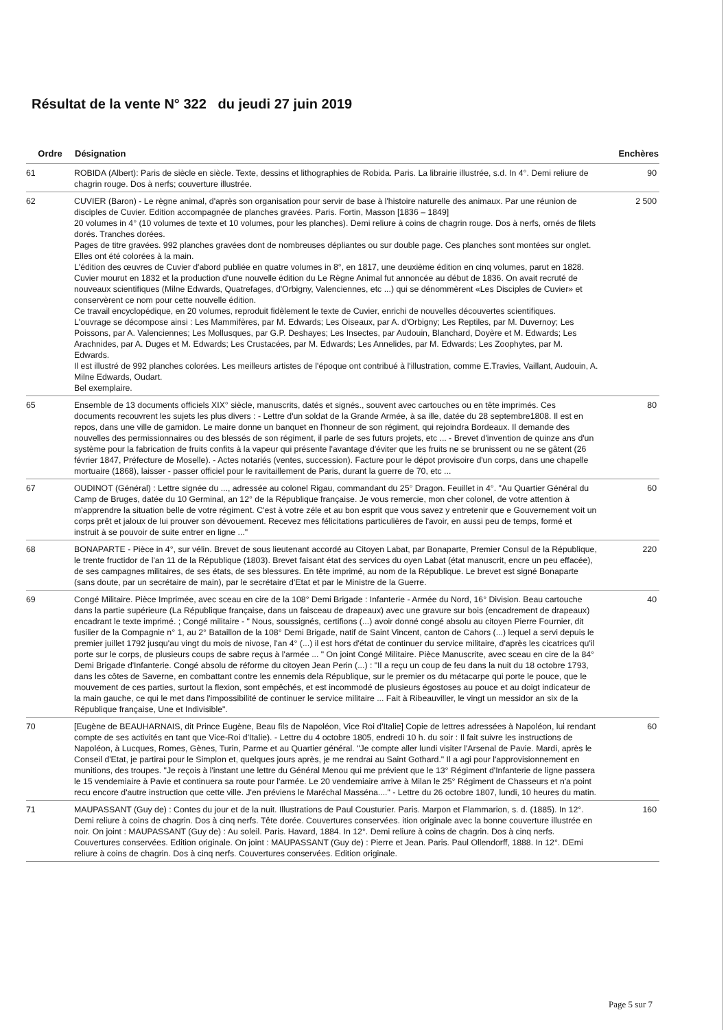Résultat de la vente N° 322 du jeudi 27 juin 2019
| Ordre | Désignation | Enchères |
| --- | --- | --- |
| 61 | ROBIDA (Albert): Paris de siècle en siècle. Texte, dessins et lithographies de Robida. Paris. La librairie illustrée, s.d. In 4°. Demi reliure de chagrin rouge. Dos à nerfs; couverture illustrée. | 90 |
| 62 | CUVIER (Baron) - Le règne animal, d'après son organisation pour servir de base à l'histoire naturelle des animaux. Par une réunion de disciples de Cuvier. Edition accompagnée de planches gravées. Paris. Fortin, Masson [1836 – 1849] 20 volumes in 4° (10 volumes de texte et 10 volumes, pour les planches). Demi reliure à coins de chagrin rouge. Dos à nerfs, ornés de filets dorés. Tranches dorées. Pages de titre gravées. 992 planches gravées dont de nombreuses dépliantes ou sur double page. Ces planches sont montées sur onglet. Elles ont été colorées à la main. L'édition des œuvres de Cuvier d'abord publiée en quatre volumes in 8°, en 1817, une deuxième édition en cinq volumes, parut en 1828. Cuvier mourut en 1832 et la production d'une nouvelle édition du Le Règne Animal fut annoncée au début de 1836. On avait recruté de nouveaux scientifiques (Milne Edwards, Quatrefages, d'Orbigny, Valenciennes, etc ...) qui se dénommèrent «Les Disciples de Cuvier» et conservèrent ce nom pour cette nouvelle édition. Ce travail encyclopédique, en 20 volumes, reproduit fidèlement le texte de Cuvier, enrichi de nouvelles découvertes scientifiques. L'ouvrage se décompose ainsi : Les Mammifères, par M. Edwards; Les Oiseaux, par A. d'Orbigny; Les Reptiles, par M. Duvernoy; Les Poissons, par A. Valenciennes; Les Mollusques, par G.P. Deshayes; Les Insectes, par Audouin, Blanchard, Doyère et M. Edwards; Les Arachnides, par A. Duges et M. Edwards; Les Crustacées, par M. Edwards; Les Annelides, par M. Edwards; Les Zoophytes, par M. Edwards. Il est illustré de 992 planches colorées. Les meilleurs artistes de l'époque ont contribué à l'illustration, comme E.Travies, Vaillant, Audouin, A. Milne Edwards, Oudart. Bel exemplaire. | 2 500 |
| 65 | Ensemble de 13 documents officiels XIX° siècle, manuscrits, datés et signés., souvent avec cartouches ou en tête imprimés. Ces documents recouvrent les sujets les plus divers : - Lettre d'un soldat de la Grande Armée, à sa ille, datée du 28 septembre1808. Il est en repos, dans une ville de garnidon. Le maire donne un banquet en l'honneur de son régiment, qui rejoindra Bordeaux. Il demande des nouvelles des permissionnaires ou des blessés de son régiment, il parle de ses futurs projets, etc ... - Brevet d'invention de quinze ans d'un système pour la fabrication de fruits confits à la vapeur qui présente l'avantage d'éviter que les fruits ne se brunissent ou ne se gâtent (26 février 1847, Préfecture de Moselle). - Actes notariés (ventes, succession). Facture pour le dépot provisoire d'un corps, dans une chapelle mortuaire (1868), laisser - passer officiel pour le ravitaillement de Paris, durant la guerre de 70, etc ... | 80 |
| 67 | OUDINOT (Général) : Lettre signée du ..., adressée au colonel Rigau, commandant du 25° Dragon. Feuillet in 4°. "Au Quartier Général du Camp de Bruges, datée du 10 Germinal, an 12° de la République française. Je vous remercie, mon cher colonel, de votre attention à m'apprendre la situation belle de votre régiment. C'est à votre zéle et au bon esprit que vous savez y entretenir que e Gouvernement voit un corps prêt et jaloux de lui prouver son dévouement. Recevez mes félicitations particulières de l'avoir, en aussi peu de temps, formé et instruit à se pouvoir de suite entrer en ligne ..." | 60 |
| 68 | BONAPARTE - Pièce in 4°, sur vélin. Brevet de sous lieutenant accordé au Citoyen Labat, par Bonaparte, Premier Consul de la République, le trente fructidor de l'an 11 de la République (1803). Brevet faisant état des services du oyen Labat (état manuscrit, encre un peu effacée), de ses campagnes militaires, de ses états, de ses blessures. En tête imprimé, au nom de la République. Le brevet est signé Bonaparte (sans doute, par un secrétaire de main), par le secrétaire d'Etat et par le Ministre de la Guerre. | 220 |
| 69 | Congé Militaire. Pièce Imprimée, avec sceau en cire de la 108° Demi Brigade : Infanterie - Armée du Nord, 16° Division. Beau cartouche dans la partie supérieure (La République française, dans un faisceau de drapeaux) avec une gravure sur bois (encadrement de drapeaux) encadrant le texte imprimé. ; Congé militaire - " Nous, soussignés, certifions (...) avoir donné congé absolu au citoyen Pierre Fournier, dit fusilier de la Compagnie n° 1, au 2° Bataillon de la 108° Demi Brigade, natif de Saint Vincent, canton de Cahors (...) lequel a servi depuis le premier juillet 1792 jusqu'au vingt du mois de nivose, l'an 4° (...) il est hors d'état de continuer du service militaire, d'après les cicatrices qu'il porte sur le corps, de plusieurs coups de sabre reçus à l'armée ... " On joint Congé Militaire. Pièce Manuscrite, avec sceau en cire de la 84° Demi Brigade d'Infanterie. Congé absolu de réforme du citoyen Jean Perin (...) : "Il a reçu un coup de feu dans la nuit du 18 octobre 1793, dans les côtes de Saverne, en combattant contre les ennemis dela République, sur le premier os du métacarpe qui porte le pouce, que le mouvement de ces parties, surtout la flexion, sont empêchés, et est incommodé de plusieurs égostoses au pouce et au doigt indicateur de la main gauche, ce qui le met dans l'impossibilité de continuer le service militaire ... Fait à Ribeauviller, le vingt un messidor an six de la République française, Une et Indivisible". | 40 |
| 70 | [Eugène de BEAUHARNAIS, dit Prince Eugène, Beau fils de Napoléon, Vice Roi d'Italie] Copie de lettres adressées à Napoléon, lui rendant compte de ses activités en tant que Vice-Roi d'Italie). - Lettre du 4 octobre 1805, endredi 10 h. du soir : Il fait suivre les instructions de Napoléon, à Lucques, Romes, Gènes, Turin, Parme et au Quartier général. "Je compte aller lundi visiter l'Arsenal de Pavie. Mardi, après le Conseil d'Etat, je partirai pour le Simplon et, quelques jours après, je me rendrai au Saint Gothard." Il a agi pour l'approvisionnement en munitions, des troupes. "Je reçois à l'instant une lettre du Général Menou qui me prévient que le 13° Régiment d'Infanterie de ligne passera le 15 vendemiaire à Pavie et continuera sa route pour l'armée. Le 20 vendemiaire arrive à Milan le 25° Régiment de Chasseurs et n'a point recu encore d'autre instruction que cette ville. J'en préviens le Maréchal Masséna...." - Lettre du 26 octobre 1807, lundi, 10 heures du matin. | 60 |
| 71 | MAUPASSANT (Guy de) : Contes du jour et de la nuit. Illustrations de Paul Cousturier. Paris. Marpon et Flammarion, s. d. (1885). In 12°. Demi reliure à coins de chagrin. Dos à cinq nerfs. Tête dorée. Couvertures conservées. ition originale avec la bonne couverture illustrée en noir. On joint : MAUPASSANT (Guy de) : Au soleil. Paris. Havard, 1884. In 12°. Demi reliure à coins de chagrin. Dos à cinq nerfs. Couvertures conservées. Edition originale. On joint : MAUPASSANT (Guy de) : Pierre et Jean. Paris. Paul Ollendorff, 1888. In 12°. DEmi reliure à coins de chagrin. Dos à cinq nerfs. Couvertures conservées. Edition originale. | 160 |
Page 5 sur 7